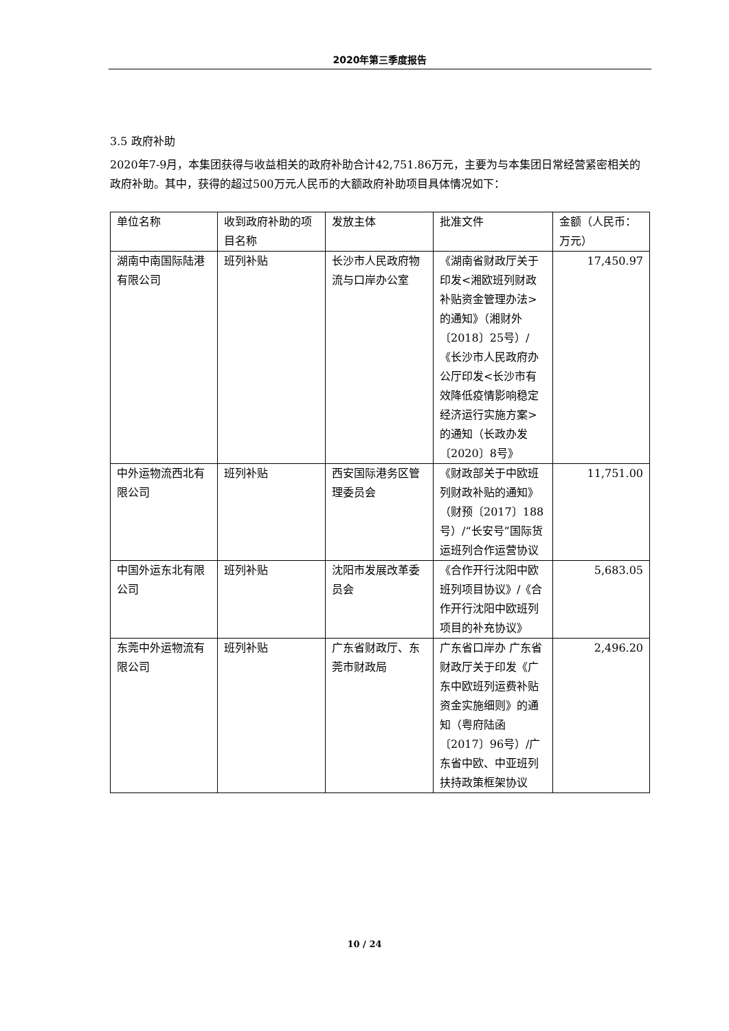2020年第三季度报告
3.5 政府补助
2020年7-9月，本集团获得与收益相关的政府补助合计42,751.86万元，主要为与本集团日常经营紧密相关的政府补助。其中，获得的超过500万元人民币的大额政府补助项目具体情况如下：
| 单位名称 | 收到政府补助的项目名称 | 发放主体 | 批准文件 | 金额（人民币：万元） |
| 湖南中南国际陆港有限公司 | 班列补贴 | 长沙市人民政府物流与口岸办公室 | 《湖南省财政厅关于印发<湘欧班列财政补贴资金管理办法>的通知》（湘财外〔2018〕25号）/《长沙市人民政府办公厅印发<长沙市有效降低疫情影响稳定经济运行实施方案>的通知（长政办发〔2020〕8号》 | 17,450.97 |
| 中外运物流西北有限公司 | 班列补贴 | 西安国际港务区管理委员会 | 《财政部关于中欧班列财政补贴的通知》（财预〔2017〕188号）/“长安号”国际货运班列合作运营协议 | 11,751.00 |
| 中国外运东北有限公司 | 班列补贴 | 沈阳市发展改革委员会 | 《合作开行沈阳中欧班列项目协议》/《合作开行沈阳中欧班列项目的补充协议》 | 5,683.05 |
| 东莞中外运物流有限公司 | 班列补贴 | 广东省财政厅、东莞市财政局 | 广东省口岸办 广东省财政厅关于印发《广东中欧班列运费补贴资金实施细则》的通知（粤府陆函〔2017〕96号）/广东省中欧、中亚班列扶持政策框架协议 | 2,496.20 |
10 / 24